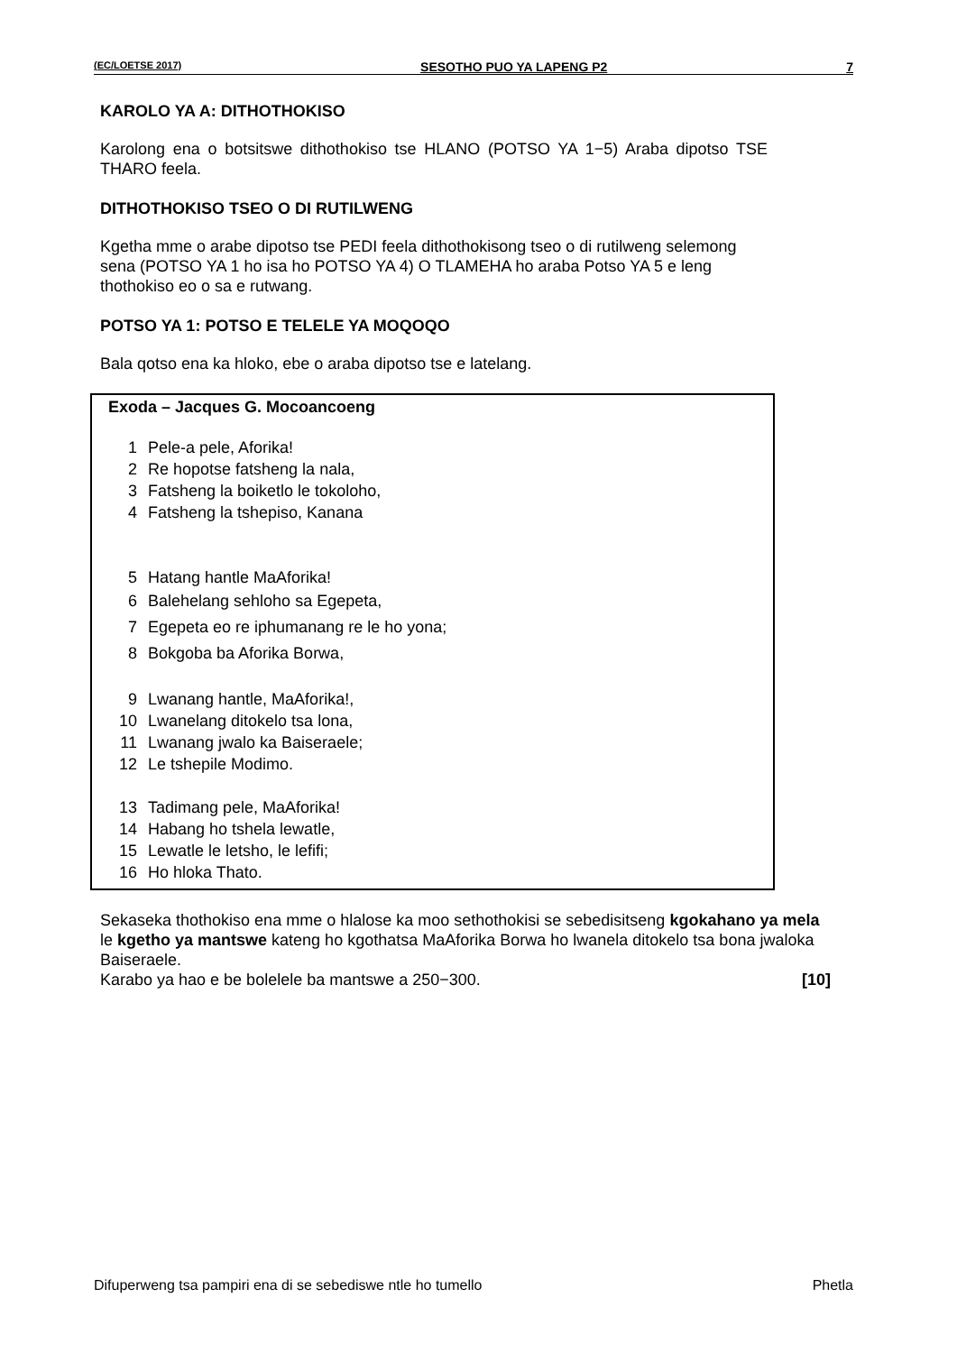(EC/LOETSE 2017) SESOTHO PUO YA LAPENG P2 7
KAROLO YA A: DITHOTHOKISO
Karolong ena o botsitswe dithothokiso tse HLANO (POTSO YA 1−5) Araba dipotso TSE THARO feela.
DITHOTHOKISO TSEO O DI RUTILWENG
Kgetha mme o arabe dipotso tse PEDI feela dithothokisong tseo o di rutilweng selemong sena (POTSO YA 1 ho isa ho POTSO YA 4) O TLAMEHA ho araba Potso YA 5 e leng thothokiso eo o sa e rutwang.
POTSO YA 1: POTSO E TELELE YA MOQOQO
Bala qotso ena ka hloko, ebe o araba dipotso tse e latelang.
Exoda – Jacques G. Mocoancoeng
1 Pele-a pele, Aforika!
2 Re hopotse fatsheng la nala,
3 Fatsheng la boiketlo le tokoloho,
4 Fatsheng la tshepiso, Kanana
5 Hatang hantle MaAforika!
6 Balehelang sehloho sa Egepeta,
7 Egepeta eo re iphumanang re le ho yona;
8 Bokgoba ba Aforika Borwa,
9 Lwanang hantle, MaAforika!,
10 Lwanelang ditokelo tsa lona,
11 Lwanang jwalo ka Baiseraele;
12 Le tshepile Modimo.
13 Tadimang pele, MaAforika!
14 Habang ho tshela lewatle,
15 Lewatle le letsho, le lefifi;
16 Ho hloka Thato.
Sekaseka thothokiso ena mme o hlalose ka moo sethothokisi se sebedisitseng kgokahano ya mela le kgetho ya mantswe kateng ho kgothatsa MaAforika Borwa ho lwanela ditokelo tsa bona jwaloka Baiseraele.
Karabo ya hao e be bolelele ba mantswe a 250−300. [10]
Difuperweng tsa pampiri ena di se sebediswe ntle ho tumello Phetla